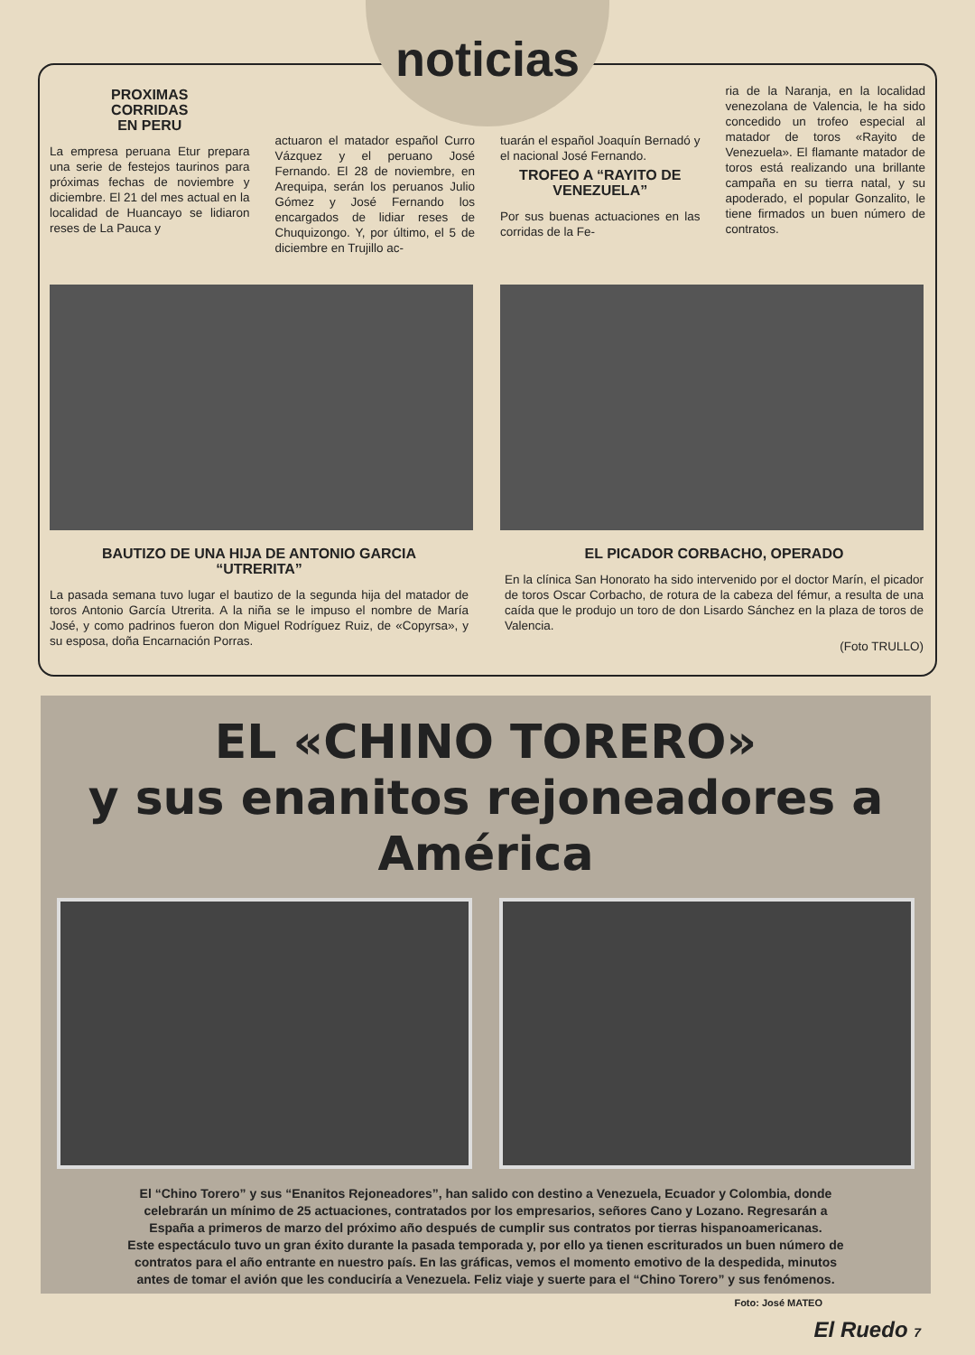noticias
PROXIMAS
CORRIDAS
EN PERU
La empresa peruana Etur prepara una serie de festejos taurinos para próximas fechas de noviembre y diciembre. El 21 del mes actual en la localidad de Huancayo se lidiaron reses de La Pauca y
actuaron el matador español Curro Vázquez y el peruano José Fernando. El 28 de noviembre, en Arequipa, serán los peruanos Julio Gómez y José Fernando los encargados de lidiar reses de Chuquizongo. Y, por último, el 5 de diciembre en Trujillo ac-
tuarán el español Joaquín Bernadó y el nacional José Fernando.
TROFEO A “RAYITO DE VENEZUELA”
Por sus buenas actuaciones en las corridas de la Fe-
ria de la Naranja, en la localidad venezolana de Valencia, le ha sido concedido un trofeo especial al matador de toros «Rayito de Venezuela». El flamante matador de toros está realizando una brillante campaña en su tierra natal, y su apoderado, el popular Gonzalito, le tiene firmados un buen número de contratos.
BAUTIZO DE UNA HIJA DE ANTONIO GARCIA
“UTRERITA”
La pasada semana tuvo lugar el bautizo de la segunda hija del matador de toros Antonio García Utrerita. A la niña se le impuso el nombre de María José, y como padrinos fueron don Miguel Rodríguez Ruiz, de «Copyrsa», y su esposa, doña Encarnación Porras.
EL PICADOR CORBACHO, OPERADO
En la clínica San Honorato ha sido intervenido por el doctor Marín, el picador de toros Oscar Corbacho, de rotura de la cabeza del fémur, a resulta de una caída que le produjo un toro de don Lisardo Sánchez en la plaza de toros de Valencia.
(Foto TRULLO)
EL «CHINO TORERO»
y sus enanitos rejoneadores a América
El “Chino Torero” y sus “Enanitos Rejoneadores”, han salido con destino a Venezuela, Ecuador y Colombia, donde celebrarán un mínimo de 25 actuaciones, contratados por los empresarios, señores Cano y Lozano. Regresarán a España a primeros de marzo del próximo año después de cumplir sus contratos por tierras hispanoamericanas.
Este espectáculo tuvo un gran éxito durante la pasada temporada y, por ello ya tienen escriturados un buen número de contratos para el año entrante en nuestro país. En las gráficas, vemos el momento emotivo de la despedida, minutos antes de tomar el avión que les conduciría a Venezuela. Feliz viaje y suerte para el “Chino Torero” y sus fenómenos.
Foto: José MATEO
El Ruedo 7